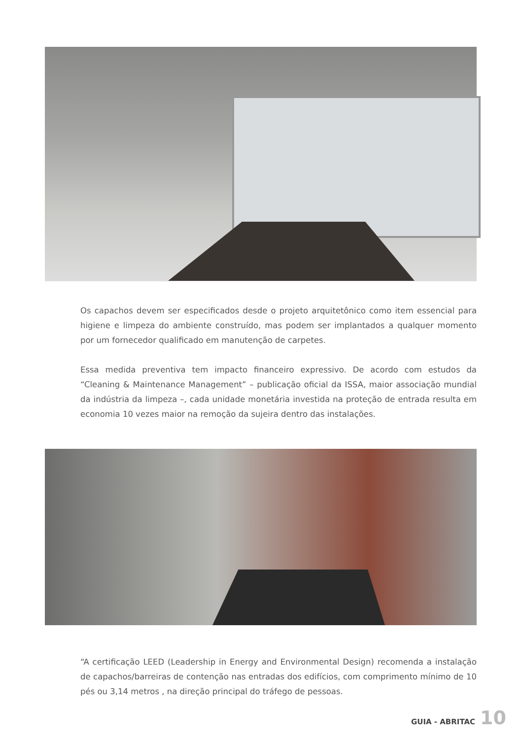Os capachos devem ser especificados desde o projeto arquitetônico como item essencial para higiene e limpeza do ambiente construído, mas podem ser implantados a qualquer momento por um fornecedor qualificado em manutenção de carpetes.
Essa medida preventiva tem impacto financeiro expressivo. De acordo com estudos da “Cleaning & Maintenance Management” – publicação oficial da ISSA, maior associação mundial da indústria da limpeza –, cada unidade monetária investida na proteção de entrada resulta em economia 10 vezes maior na remoção da sujeira dentro das instalações.
“A certificação LEED (Leadership in Energy and Environmental Design) recomenda a instalação de capachos/barreiras de contenção nas entradas dos edifícios, com comprimento mínimo de 10 pés ou 3,14 metros , na direção principal do tráfego de pessoas.
GUIA - ABRITAC 10